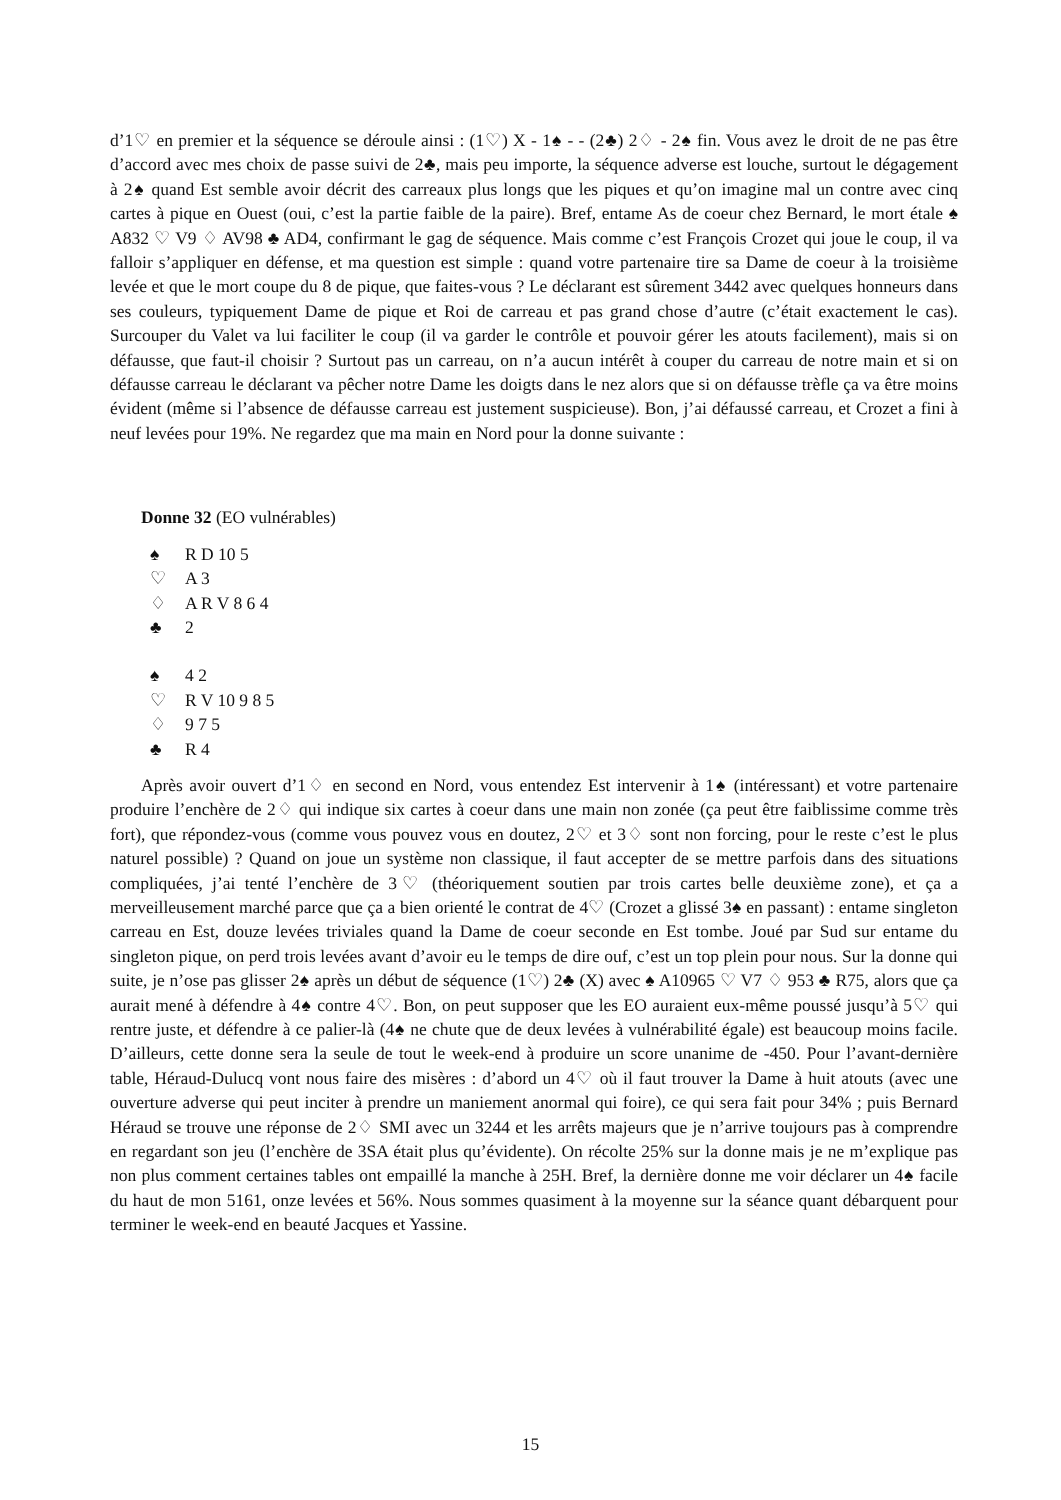d’1♡ en premier et la séquence se déroule ainsi : (1♡) X - 1♠ - - (2♣) 2♢ - 2♠ fin. Vous avez le droit de ne pas être d’accord avec mes choix de passe suivi de 2♣, mais peu importe, la séquence adverse est louche, surtout le dégagement à 2♠ quand Est semble avoir décrit des carreaux plus longs que les piques et qu’on imagine mal un contre avec cinq cartes à pique en Ouest (oui, c’est la partie faible de la paire). Bref, entame As de coeur chez Bernard, le mort étale ♠ A832 ♡ V9 ♢ AV98 ♣ AD4, confirmant le gag de séquence. Mais comme c’est François Crozet qui joue le coup, il va falloir s’appliquer en défense, et ma question est simple : quand votre partenaire tire sa Dame de coeur à la troisième levée et que le mort coupe du 8 de pique, que faites-vous ? Le déclarant est sûrement 3442 avec quelques honneurs dans ses couleurs, typiquement Dame de pique et Roi de carreau et pas grand chose d’autre (c’était exactement le cas). Surcouper du Valet va lui faciliter le coup (il va garder le contrôle et pouvoir gérer les atouts facilement), mais si on défausse, que faut-il choisir ? Surtout pas un carreau, on n’a aucun intérêt à couper du carreau de notre main et si on défausse carreau le déclarant va pêcher notre Dame les doigts dans le nez alors que si on défausse trèfle ça va être moins évident (même si l’absence de défausse carreau est justement suspicieuse). Bon, j’ai défaussé carreau, et Crozet a fini à neuf levées pour 19%. Ne regardez que ma main en Nord pour la donne suivante :
Donne 32 (EO vulnérables)
♠ R D 10 5
♡ A 3
♢ A R V 8 6 4
♣ 2
♠ 4 2
♡ R V 10 9 8 5
♢ 9 7 5
♣ R 4
Après avoir ouvert d’1♢ en second en Nord, vous entendez Est intervenir à 1♠ (intéressant) et votre partenaire produire l’enchère de 2♢ qui indique six cartes à coeur dans une main non zonée (ça peut être faiblissime comme très fort), que répondez-vous (comme vous pouvez vous en doutez, 2♡ et 3♢ sont non forcing, pour le reste c’est le plus naturel possible) ? Quand on joue un système non classique, il faut accepter de se mettre parfois dans des situations compliquées, j’ai tenté l’enchère de 3♡ (théoriquement soutien par trois cartes belle deuxième zone), et ça a merveilleusement marché parce que ça a bien orienté le contrat de 4♡ (Crozet a glissé 3♠ en passant) : entame singleton carreau en Est, douze levées triviales quand la Dame de coeur seconde en Est tombe. Joué par Sud sur entame du singleton pique, on perd trois levées avant d’avoir eu le temps de dire ouf, c’est un top plein pour nous. Sur la donne qui suite, je n’ose pas glisser 2♠ après un début de séquence (1♡) 2♣ (X) avec ♠ A10965 ♡ V7 ♢ 953 ♣ R75, alors que ça aurait mené à défendre à 4♠ contre 4♡. Bon, on peut supposer que les EO auraient eux-même poussé jusqu’à 5♡ qui rentre juste, et défendre à ce palier-là (4♠ ne chute que de deux levées à vulnérabilité égale) est beaucoup moins facile. D’ailleurs, cette donne sera la seule de tout le week-end à produire un score unanime de -450. Pour l’avant-dernière table, Héraud-Dulucq vont nous faire des misères : d’abord un 4♡ où il faut trouver la Dame à huit atouts (avec une ouverture adverse qui peut inciter à prendre un maniement anormal qui foire), ce qui sera fait pour 34% ; puis Bernard Héraud se trouve une réponse de 2♢ SMI avec un 3244 et les arrêts majeurs que je n’arrive toujours pas à comprendre en regardant son jeu (l’enchère de 3SA était plus qu’évidente). On récolte 25% sur la donne mais je ne m’explique pas non plus comment certaines tables ont empaillé la manche à 25H. Bref, la dernière donne me voir déclarer un 4♠ facile du haut de mon 5161, onze levées et 56%. Nous sommes quasiment à la moyenne sur la séance quant débarquent pour terminer le week-end en beauté Jacques et Yassine.
15